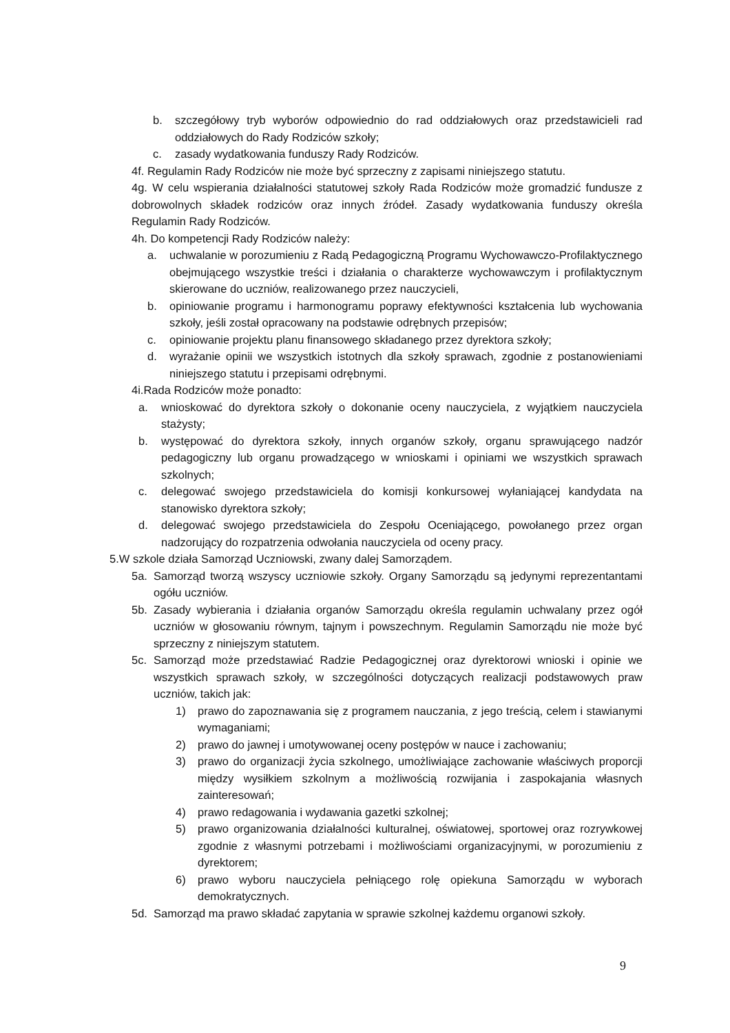b. szczegółowy tryb wyborów odpowiednio do rad oddziałowych oraz przedstawicieli rad oddziałowych do Rady Rodziców szkoły;
c. zasady wydatkowania funduszy Rady Rodziców.
4f. Regulamin Rady Rodziców nie może być sprzeczny z zapisami niniejszego statutu.
4g. W celu wspierania działalności statutowej szkoły Rada Rodziców może gromadzić fundusze z dobrowolnych składek rodziców oraz innych źródeł. Zasady wydatkowania funduszy określa Regulamin Rady Rodziców.
4h. Do kompetencji Rady Rodziców należy:
a. uchwalanie w porozumieniu z Radą Pedagogiczną Programu Wychowawczo-Profilaktycznego obejmującego wszystkie treści i działania o charakterze wychowawczym i profilaktycznym skierowane do uczniów, realizowanego przez nauczycieli,
b. opiniowanie programu i harmonogramu poprawy efektywności kształcenia lub wychowania szkoły, jeśli został opracowany na podstawie odrębnych przepisów;
c. opiniowanie projektu planu finansowego składanego przez dyrektora szkoły;
d. wyrażanie opinii we wszystkich istotnych dla szkoły sprawach, zgodnie z postanowieniami niniejszego statutu i przepisami odrębnymi.
4i.Rada Rodziców może ponadto:
a. wnioskować do dyrektora szkoły o dokonanie oceny nauczyciela, z wyjątkiem nauczyciela stażysty;
b. występować do dyrektora szkoły, innych organów szkoły, organu sprawującego nadzór pedagogiczny lub organu prowadzącego w wnioskami i opiniami we wszystkich sprawach szkolnych;
c. delegować swojego przedstawiciela do komisji konkursowej wyłaniającej kandydata na stanowisko dyrektora szkoły;
d. delegować swojego przedstawiciela do Zespołu Oceniającego, powołanego przez organ nadzorujący do rozpatrzenia odwołania nauczyciela od oceny pracy.
5.W szkole działa Samorząd Uczniowski, zwany dalej Samorządem.
5a. Samorząd tworzą wszyscy uczniowie szkoły. Organy Samorządu są jedynymi reprezentantami ogółu uczniów.
5b. Zasady wybierania i działania organów Samorządu określa regulamin uchwalany przez ogół uczniów w głosowaniu równym, tajnym i powszechnym. Regulamin Samorządu nie może być sprzeczny z niniejszym statutem.
5c. Samorząd może przedstawiać Radzie Pedagogicznej oraz dyrektorowi wnioski i opinie we wszystkich sprawach szkoły, w szczególności dotyczących realizacji podstawowych praw uczniów, takich jak:
1) prawo do zapoznawania się z programem nauczania, z jego treścią, celem i stawianymi wymaganiami;
2) prawo do jawnej i umotywowanej oceny postępów w nauce i zachowaniu;
3) prawo do organizacji życia szkolnego, umożliwiające zachowanie właściwych proporcji między wysiłkiem szkolnym a możliwością rozwijania i zaspokajania własnych zainteresowań;
4) prawo redagowania i wydawania gazetki szkolnej;
5) prawo organizowania działalności kulturalnej, oświatowej, sportowej oraz rozrywkowej zgodnie z własnymi potrzebami i możliwościami organizacyjnymi, w porozumieniu z dyrektorem;
6) prawo wyboru nauczyciela pełniącego rolę opiekuna Samorządu w wyborach demokratycznych.
5d. Samorząd ma prawo składać zapytania w sprawie szkolnej każdemu organowi szkoły.
9